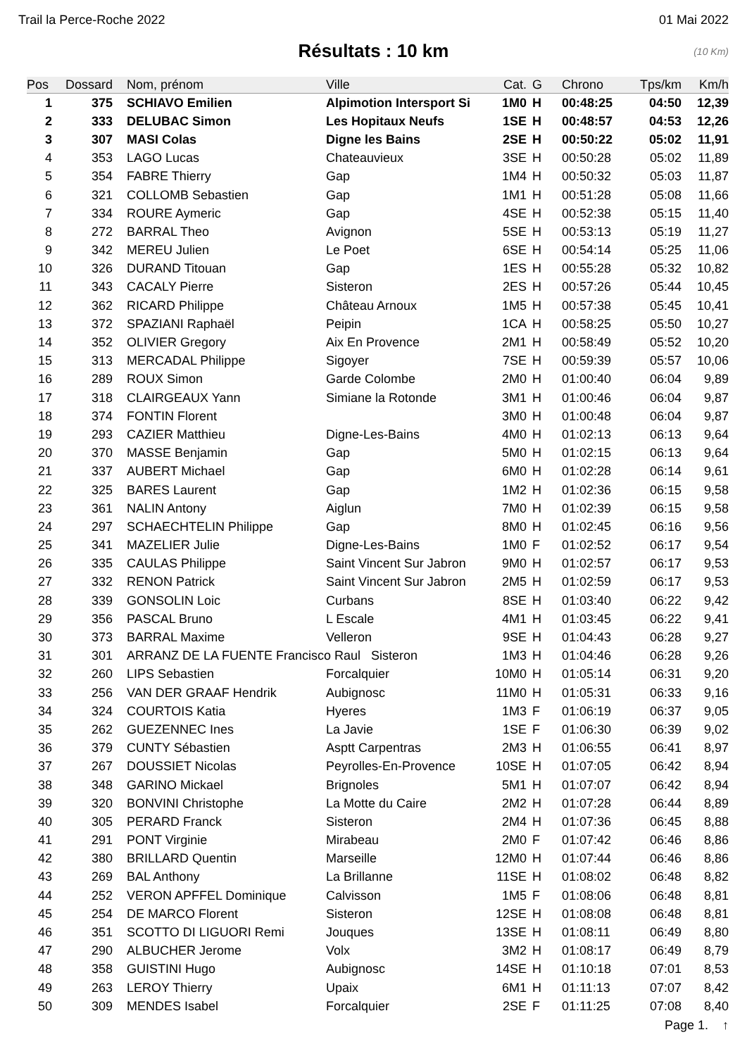Trail la Perce-Roche 2022 01 Mai 2022
Résultats : 10 km (10 Km)
| Pos | Dossard | Nom, prénom | Ville | Cat. | G | Chrono | Tps/km | Km/h |
| --- | --- | --- | --- | --- | --- | --- | --- | --- |
| 1 | 375 | SCHIAVO Emilien | Alpimotion Intersport Si | 1M0 | H | 00:48:25 | 04:50 | 12,39 |
| 2 | 333 | DELUBAC Simon | Les Hopitaux Neufs | 1SE | H | 00:48:57 | 04:53 | 12,26 |
| 3 | 307 | MASI Colas | Digne les Bains | 2SE | H | 00:50:22 | 05:02 | 11,91 |
| 4 | 353 | LAGO Lucas | Chateauvieux | 3SE | H | 00:50:28 | 05:02 | 11,89 |
| 5 | 354 | FABRE Thierry | Gap | 1M4 | H | 00:50:32 | 05:03 | 11,87 |
| 6 | 321 | COLLOMB Sebastien | Gap | 1M1 | H | 00:51:28 | 05:08 | 11,66 |
| 7 | 334 | ROURE Aymeric | Gap | 4SE | H | 00:52:38 | 05:15 | 11,40 |
| 8 | 272 | BARRAL Theo | Avignon | 5SE | H | 00:53:13 | 05:19 | 11,27 |
| 9 | 342 | MEREU Julien | Le Poet | 6SE | H | 00:54:14 | 05:25 | 11,06 |
| 10 | 326 | DURAND Titouan | Gap | 1ES | H | 00:55:28 | 05:32 | 10,82 |
| 11 | 343 | CACALY Pierre | Sisteron | 2ES | H | 00:57:26 | 05:44 | 10,45 |
| 12 | 362 | RICARD Philippe | Château Arnoux | 1M5 | H | 00:57:38 | 05:45 | 10,41 |
| 13 | 372 | SPAZIANI Raphaël | Peipin | 1CA | H | 00:58:25 | 05:50 | 10,27 |
| 14 | 352 | OLIVIER Gregory | Aix En Provence | 2M1 | H | 00:58:49 | 05:52 | 10,20 |
| 15 | 313 | MERCADAL Philippe | Sigoyer | 7SE | H | 00:59:39 | 05:57 | 10,06 |
| 16 | 289 | ROUX Simon | Garde Colombe | 2M0 | H | 01:00:40 | 06:04 | 9,89 |
| 17 | 318 | CLAIRGEAUX Yann | Simiane la Rotonde | 3M1 | H | 01:00:46 | 06:04 | 9,87 |
| 18 | 374 | FONTIN Florent | | 3M0 | H | 01:00:48 | 06:04 | 9,87 |
| 19 | 293 | CAZIER Matthieu | Digne-Les-Bains | 4M0 | H | 01:02:13 | 06:13 | 9,64 |
| 20 | 370 | MASSE Benjamin | Gap | 5M0 | H | 01:02:15 | 06:13 | 9,64 |
| 21 | 337 | AUBERT Michael | Gap | 6M0 | H | 01:02:28 | 06:14 | 9,61 |
| 22 | 325 | BARES Laurent | Gap | 1M2 | H | 01:02:36 | 06:15 | 9,58 |
| 23 | 361 | NALIN Antony | Aiglun | 7M0 | H | 01:02:39 | 06:15 | 9,58 |
| 24 | 297 | SCHAECHTELIN Philippe | Gap | 8M0 | H | 01:02:45 | 06:16 | 9,56 |
| 25 | 341 | MAZELIER Julie | Digne-Les-Bains | 1M0 | F | 01:02:52 | 06:17 | 9,54 |
| 26 | 335 | CAULAS Philippe | Saint Vincent Sur Jabron | 9M0 | H | 01:02:57 | 06:17 | 9,53 |
| 27 | 332 | RENON Patrick | Saint Vincent Sur Jabron | 2M5 | H | 01:02:59 | 06:17 | 9,53 |
| 28 | 339 | GONSOLIN Loic | Curbans | 8SE | H | 01:03:40 | 06:22 | 9,42 |
| 29 | 356 | PASCAL Bruno | L Escale | 4M1 | H | 01:03:45 | 06:22 | 9,41 |
| 30 | 373 | BARRAL Maxime | Velleron | 9SE | H | 01:04:43 | 06:28 | 9,27 |
| 31 | 301 | ARRANZ DE LA FUENTE Francisco Raul Sisteron | | 1M3 | H | 01:04:46 | 06:28 | 9,26 |
| 32 | 260 | LIPS Sebastien | Forcalquier | 10M0 | H | 01:05:14 | 06:31 | 9,20 |
| 33 | 256 | VAN DER GRAAF Hendrik | Aubignosc | 11M0 | H | 01:05:31 | 06:33 | 9,16 |
| 34 | 324 | COURTOIS Katia | Hyeres | 1M3 | F | 01:06:19 | 06:37 | 9,05 |
| 35 | 262 | GUEZENNEC Ines | La Javie | 1SE | F | 01:06:30 | 06:39 | 9,02 |
| 36 | 379 | CUNTY Sébastien | Asptt Carpentras | 2M3 | H | 01:06:55 | 06:41 | 8,97 |
| 37 | 267 | DOUSSIET Nicolas | Peyrolles-En-Provence | 10SE | H | 01:07:05 | 06:42 | 8,94 |
| 38 | 348 | GARINO Mickael | Brignoles | 5M1 | H | 01:07:07 | 06:42 | 8,94 |
| 39 | 320 | BONVINI Christophe | La Motte du Caire | 2M2 | H | 01:07:28 | 06:44 | 8,89 |
| 40 | 305 | PERARD Franck | Sisteron | 2M4 | H | 01:07:36 | 06:45 | 8,88 |
| 41 | 291 | PONT Virginie | Mirabeau | 2M0 | F | 01:07:42 | 06:46 | 8,86 |
| 42 | 380 | BRILLARD Quentin | Marseille | 12M0 | H | 01:07:44 | 06:46 | 8,86 |
| 43 | 269 | BAL Anthony | La Brillanne | 11SE | H | 01:08:02 | 06:48 | 8,82 |
| 44 | 252 | VERON APFFEL Dominique | Calvisson | 1M5 | F | 01:08:06 | 06:48 | 8,81 |
| 45 | 254 | DE MARCO Florent | Sisteron | 12SE | H | 01:08:08 | 06:48 | 8,81 |
| 46 | 351 | SCOTTO DI LIGUORI Remi | Jouques | 13SE | H | 01:08:11 | 06:49 | 8,80 |
| 47 | 290 | ALBUCHER Jerome | Volx | 3M2 | H | 01:08:17 | 06:49 | 8,79 |
| 48 | 358 | GUISTINI Hugo | Aubignosc | 14SE | H | 01:10:18 | 07:01 | 8,53 |
| 49 | 263 | LEROY Thierry | Upaix | 6M1 | H | 01:11:13 | 07:07 | 8,42 |
| 50 | 309 | MENDES Isabel | Forcalquier | 2SE | F | 01:11:25 | 07:08 | 8,40 |
Page 1. ↑